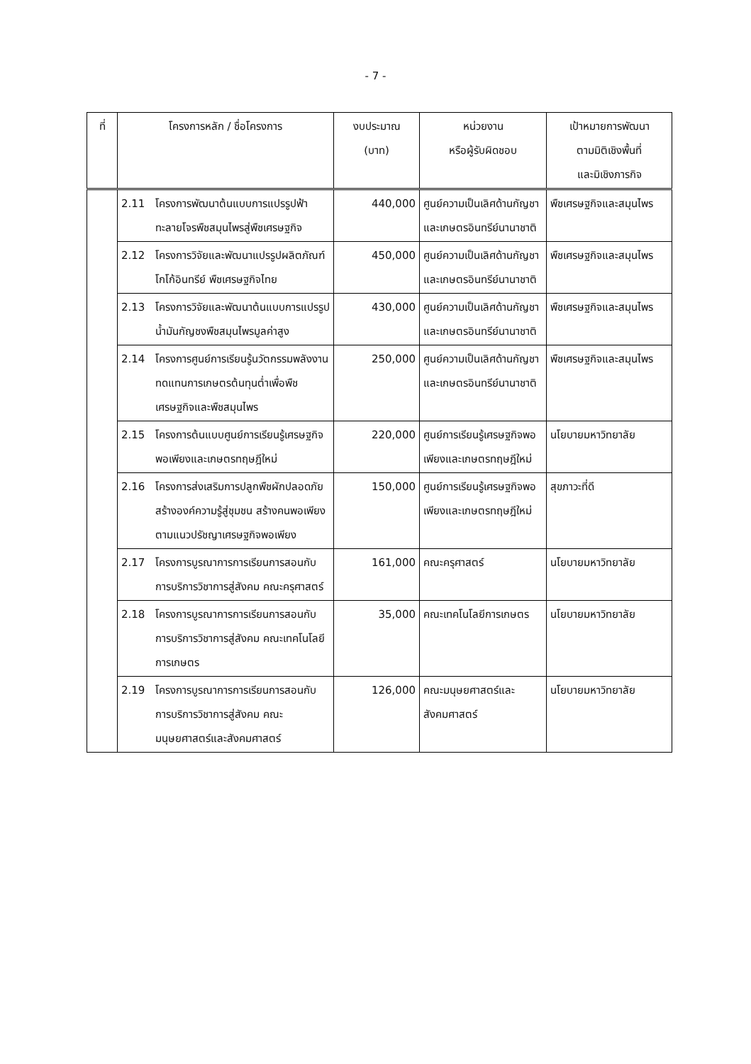- 7 -
| ที่ | โครงการหลัก / ชื่อโครงการ | งบประมาณ (บาท) | หน่วยงาน หรือผู้รับผิดชอบ | เป้าหมายการพัฒนา ตามมิติเชิงพื้นที่ และมิเชิงภารกิจ |
| --- | --- | --- | --- | --- |
| | 2.11 โครงการพัฒนาต้นแบบการแปรรูปฟ้าทะลายโจรพืชสมุนไพรสู่พืชเศรษฐกิจ | 440,000 | ศูนย์ความเป็นเลิศด้านกัญชาและเกษตรอินทรีย์นานาชาติ | พืชเศรษฐกิจและสมุนไพร |
| | 2.12 โครงการวิจัยและพัฒนาแปรรูปผลิตภัณฑ์โกโก้อินทรีย์ พืชเศรษฐกิจไทย | 450,000 | ศูนย์ความเป็นเลิศด้านกัญชาและเกษตรอินทรีย์นานาชาติ | พืชเศรษฐกิจและสมุนไพร |
| | 2.13 โครงการวิจัยและพัฒนาต้นแบบการแปรรูปน้ำมันกัญชงพืชสมุนไพรมูลค่าสูง | 430,000 | ศูนย์ความเป็นเลิศด้านกัญชาและเกษตรอินทรีย์นานาชาติ | พืชเศรษฐกิจและสมุนไพร |
| | 2.14 โครงการศูนย์การเรียนรู้นวัตกรรมพลังงานทดแทนการเกษตรต้นทุนต่ำเพื่อพืชเศรษฐกิจและพืชสมุนไพร | 250,000 | ศูนย์ความเป็นเลิศด้านกัญชาและเกษตรอินทรีย์นานาชาติ | พืชเศรษฐกิจและสมุนไพร |
| | 2.15 โครงการต้นแบบศูนย์การเรียนรู้เศรษฐกิจพอเพียงและเกษตรทฤษฎีใหม่ | 220,000 | ศูนย์การเรียนรู้เศรษฐกิจพอเพียงและเกษตรทฤษฎีใหม่ | นโยบายมหาวิทยาลัย |
| | 2.16 โครงการส่งเสริมการปลูกพืชผักปลอดภัย สร้างองค์ความรู้สู่ชุมชน สร้างคนพอเพียง ตามแนวปรัชญาเศรษฐกิจพอเพียง | 150,000 | ศูนย์การเรียนรู้เศรษฐกิจพอเพียงและเกษตรทฤษฎีใหม่ | สุขภาวะที่ดี |
| | 2.17 โครงการบูรณาการการเรียนการสอนกับการบริการวิชาการสู่สังคม คณะครุศาสตร์ | 161,000 | คณะครุศาสตร์ | นโยบายมหาวิทยาลัย |
| | 2.18 โครงการบูรณาการการเรียนการสอนกับการบริการวิชาการสู่สังคม คณะเทคโนโลยีการเกษตร | 35,000 | คณะเทคโนโลยีการเกษตร | นโยบายมหาวิทยาลัย |
| | 2.19 โครงการบูรณาการการเรียนการสอนกับการบริการวิชาการสู่สังคม คณะมนุษยศาสตร์และสังคมศาสตร์ | 126,000 | คณะมนุษยศาสตร์และสังคมศาสตร์ | นโยบายมหาวิทยาลัย |